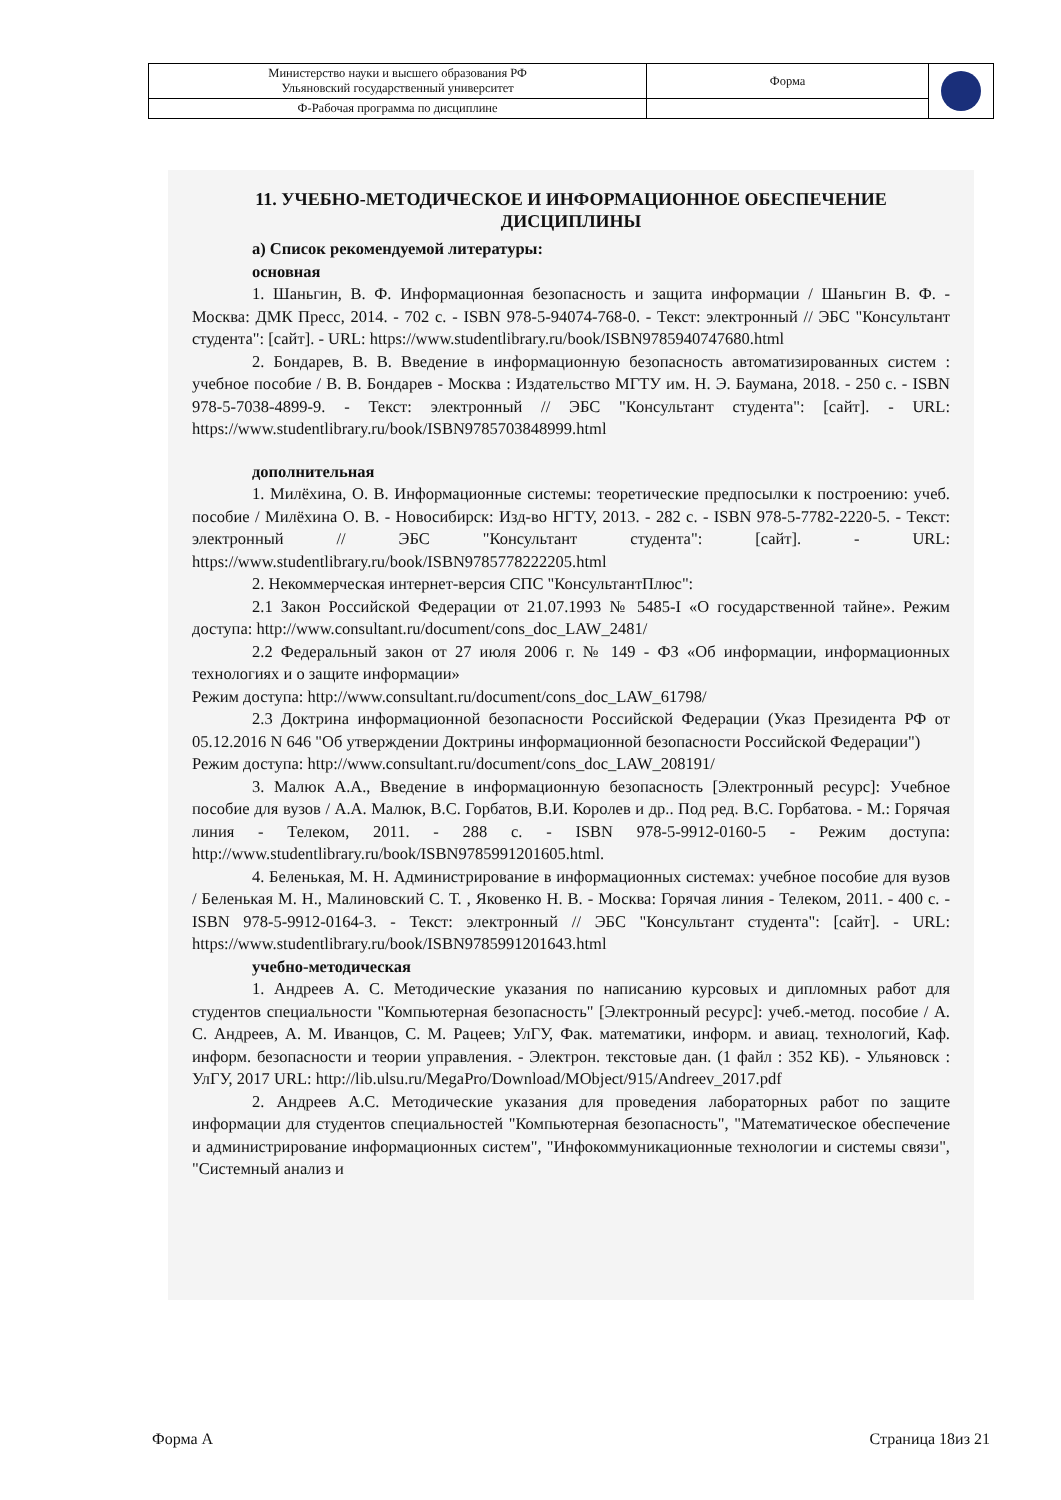| Министерство науки и высшего образования РФ Ульяновский государственный университет | Форма | |
| Ф-Рабочая программа по дисциплине | | |
11. УЧЕБНО-МЕТОДИЧЕСКОЕ И ИНФОРМАЦИОННОЕ ОБЕСПЕЧЕНИЕ ДИСЦИПЛИНЫ
а) Список рекомендуемой литературы:
основная
1. Шаньгин, В. Ф. Информационная безопасность и защита информации / Шаньгин В. Ф. - Москва: ДМК Пресс, 2014. - 702 с. - ISBN 978-5-94074-768-0. - Текст: электронный // ЭБС "Консультант студента": [сайт]. - URL: https://www.studentlibrary.ru/book/ISBN9785940747680.html
2. Бондарев, В. В. Введение в информационную безопасность автоматизированных систем : учебное пособие / В. В. Бондарев - Москва : Издательство МГТУ им. Н. Э. Баумана, 2018. - 250 с. - ISBN 978-5-7038-4899-9. - Текст: электронный // ЭБС "Консультант студента": [сайт]. - URL: https://www.studentlibrary.ru/book/ISBN9785703848999.html
дополнительная
1. Милёхина, О. В. Информационные системы: теоретические предпосылки к построению: учеб. пособие / Милёхина О. В. - Новосибирск: Изд-во НГТУ, 2013. - 282 с. - ISBN 978-5-7782-2220-5. - Текст: электронный // ЭБС "Консультант студента": [сайт]. - URL: https://www.studentlibrary.ru/book/ISBN9785778222205.html
2. Некоммерческая интернет-версия СПС "КонсультантПлюс":
2.1 Закон Российской Федерации от 21.07.1993 № 5485-I «О государственной тайне». Режим доступа: http://www.consultant.ru/document/cons_doc_LAW_2481/
2.2 Федеральный закон от 27 июля 2006 г. № 149 - ФЗ «Об информации, информационных технологиях и о защите информации»
Режим доступа: http://www.consultant.ru/document/cons_doc_LAW_61798/
2.3 Доктрина информационной безопасности Российской Федерации (Указ Президента РФ от 05.12.2016 N 646 "Об утверждении Доктрины информационной безопасности Российской Федерации")
Режим доступа: http://www.consultant.ru/document/cons_doc_LAW_208191/
3. Малюк А.А., Введение в информационную безопасность [Электронный ресурс]: Учебное пособие для вузов / А.А. Малюк, В.С. Горбатов, В.И. Королев и др.. Под ред. В.С. Горбатова. - М.: Горячая линия - Телеком, 2011. - 288 с. - ISBN 978-5-9912-0160-5 - Режим доступа: http://www.studentlibrary.ru/book/ISBN9785991201605.html.
4. Беленькая, М. Н. Администрирование в информационных системах: учебное пособие для вузов / Беленькая М. Н., Малиновский С. Т. , Яковенко Н. В. - Москва: Горячая линия - Телеком, 2011. - 400 с. - ISBN 978-5-9912-0164-3. - Текст: электронный // ЭБС "Консультант студента": [сайт]. - URL: https://www.studentlibrary.ru/book/ISBN9785991201643.html
учебно-методическая
1. Андреев А. С. Методические указания по написанию курсовых и дипломных работ для студентов специальности "Компьютерная безопасность" [Электронный ресурс]: учеб.-метод. пособие / А. С. Андреев, А. М. Иванцов, С. М. Рацеев; УлГУ, Фак. математики, информ. и авиац. технологий, Каф. информ. безопасности и теории управления. - Электрон. текстовые дан. (1 файл : 352 КБ). - Ульяновск : УлГУ, 2017 URL: http://lib.ulsu.ru/MegaPro/Download/MObject/915/Andreev_2017.pdf
2. Андреев А.С. Методические указания для проведения лабораторных работ по защите информации для студентов специальностей "Компьютерная безопасность", "Математическое обеспечение и администрирование информационных систем", "Инфокоммуникационные технологии и системы связи", "Системный анализ и
Форма А Страница 18из 21